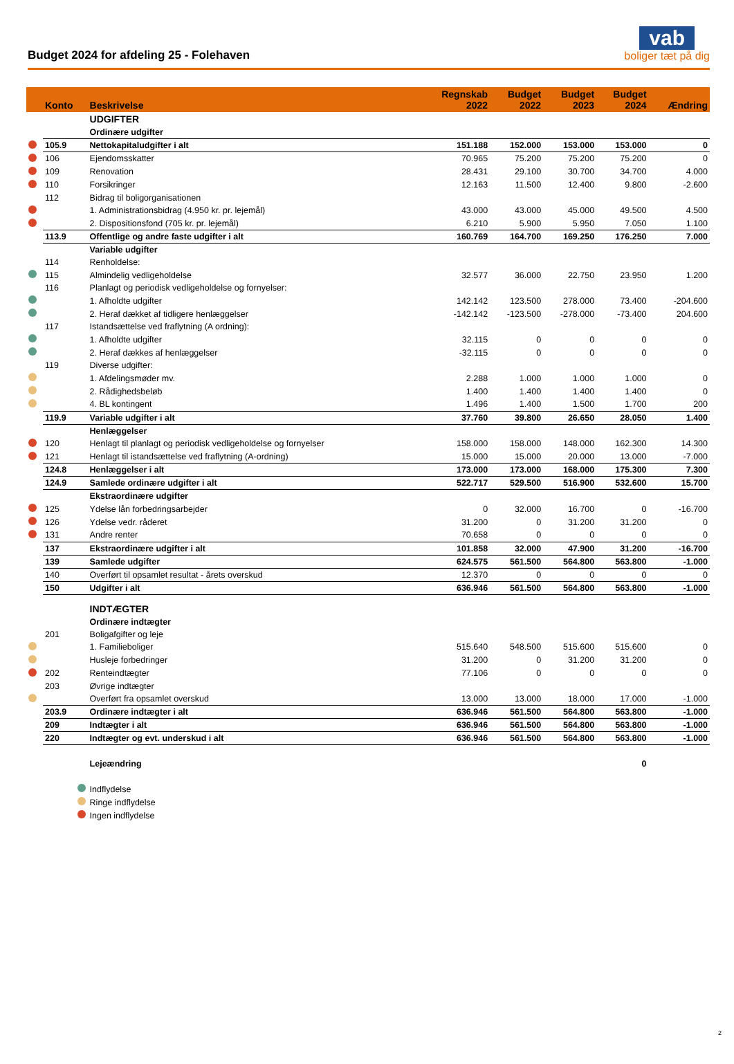Budget 2024 for afdeling 25 - Folehaven
vab
boliger tæt på dig
| | Konto | Beskrivelse | Regnskab 2022 | Budget 2022 | Budget 2023 | Budget 2024 | Ændring |
| --- | --- | --- | --- | --- | --- | --- | --- |
| | | UDGIFTER | | | | | |
| | | Ordinære udgifter | | | | | |
| | 105.9 | Nettokapitaludgifter i alt | 151.188 | 152.000 | 153.000 | 153.000 | 0 |
| | 106 | Ejendomsskatter | 70.965 | 75.200 | 75.200 | 75.200 | 0 |
| | 109 | Renovation | 28.431 | 29.100 | 30.700 | 34.700 | 4.000 |
| | 110 | Forsikringer | 12.163 | 11.500 | 12.400 | 9.800 | -2.600 |
| | 112 | Bidrag til boligorganisationen | | | | | |
| | | 1. Administrationsbidrag (4.950 kr. pr. lejemål) | 43.000 | 43.000 | 45.000 | 49.500 | 4.500 |
| | | 2. Dispositionsfond (705 kr. pr. lejemål) | 6.210 | 5.900 | 5.950 | 7.050 | 1.100 |
| | 113.9 | Offentlige og andre faste udgifter i alt | 160.769 | 164.700 | 169.250 | 176.250 | 7.000 |
| | | Variable udgifter | | | | | |
| | 114 | Renholdelse: | | | | | |
| | 115 | Almindelig vedligeholdelse | 32.577 | 36.000 | 22.750 | 23.950 | 1.200 |
| | 116 | Planlagt og periodisk vedligeholdelse og fornyelser: | | | | | |
| | | 1. Afholdte udgifter | 142.142 | 123.500 | 278.000 | 73.400 | -204.600 |
| | | 2. Heraf dækket af tidligere henlæggelser | -142.142 | -123.500 | -278.000 | -73.400 | 204.600 |
| | 117 | Istandsættelse ved fraflytning (A ordning): | | | | | |
| | | 1. Afholdte udgifter | 32.115 | 0 | 0 | 0 | 0 |
| | | 2. Heraf dækkes af henlæggelser | -32.115 | 0 | 0 | 0 | 0 |
| | 119 | Diverse udgifter: | | | | | |
| | | 1. Afdelingsmøder mv. | 2.288 | 1.000 | 1.000 | 1.000 | 0 |
| | | 2. Rådighedsbeløb | 1.400 | 1.400 | 1.400 | 1.400 | 0 |
| | | 4. BL kontingent | 1.496 | 1.400 | 1.500 | 1.700 | 200 |
| | 119.9 | Variable udgifter i alt | 37.760 | 39.800 | 26.650 | 28.050 | 1.400 |
| | | Henlæggelser | | | | | |
| | 120 | Henlagt til planlagt og periodisk vedligeholdelse og fornyelser | 158.000 | 158.000 | 148.000 | 162.300 | 14.300 |
| | 121 | Henlagt til istandsættelse ved fraflytning (A-ordning) | 15.000 | 15.000 | 20.000 | 13.000 | -7.000 |
| | 124.8 | Henlæggelser i alt | 173.000 | 173.000 | 168.000 | 175.300 | 7.300 |
| | 124.9 | Samlede ordinære udgifter i alt | 522.717 | 529.500 | 516.900 | 532.600 | 15.700 |
| | | Ekstraordinære udgifter | | | | | |
| | 125 | Ydelse lån forbedringsarbejder | 0 | 32.000 | 16.700 | 0 | -16.700 |
| | 126 | Ydelse vedr. råderet | 31.200 | 0 | 31.200 | 31.200 | 0 |
| | 131 | Andre renter | 70.658 | 0 | 0 | 0 | 0 |
| | 137 | Ekstraordinære udgifter i alt | 101.858 | 32.000 | 47.900 | 31.200 | -16.700 |
| | 139 | Samlede udgifter | 624.575 | 561.500 | 564.800 | 563.800 | -1.000 |
| | 140 | Overført til opsamlet resultat - årets overskud | 12.370 | 0 | 0 | 0 | 0 |
| | 150 | Udgifter i alt | 636.946 | 561.500 | 564.800 | 563.800 | -1.000 |
| | | INDTÆGTER | | | | | |
| | | Ordinære indtægter | | | | | |
| | 201 | Boligafgifter og leje | | | | | |
| | | 1. Familieboliger | 515.640 | 548.500 | 515.600 | 515.600 | 0 |
| | | Husleje forbedringer | 31.200 | 0 | 31.200 | 31.200 | 0 |
| | 202 | Renteindtægter | 77.106 | 0 | 0 | 0 | 0 |
| | 203 | Øvrige indtægter | | | | | |
| | | Overført fra opsamlet overskud | 13.000 | 13.000 | 18.000 | 17.000 | -1.000 |
| | 203.9 | Ordinære indtægter i alt | 636.946 | 561.500 | 564.800 | 563.800 | -1.000 |
| | 209 | Indtægter i alt | 636.946 | 561.500 | 564.800 | 563.800 | -1.000 |
| | 220 | Indtægter og evt. underskud i alt | 636.946 | 561.500 | 564.800 | 563.800 | -1.000 |
| | | Lejeændring | | | | 0 | |
| | | Indflydelse | | | | | |
| | | Ringe indflydelse | | | | | |
| | | Ingen indflydelse | | | | | |
2